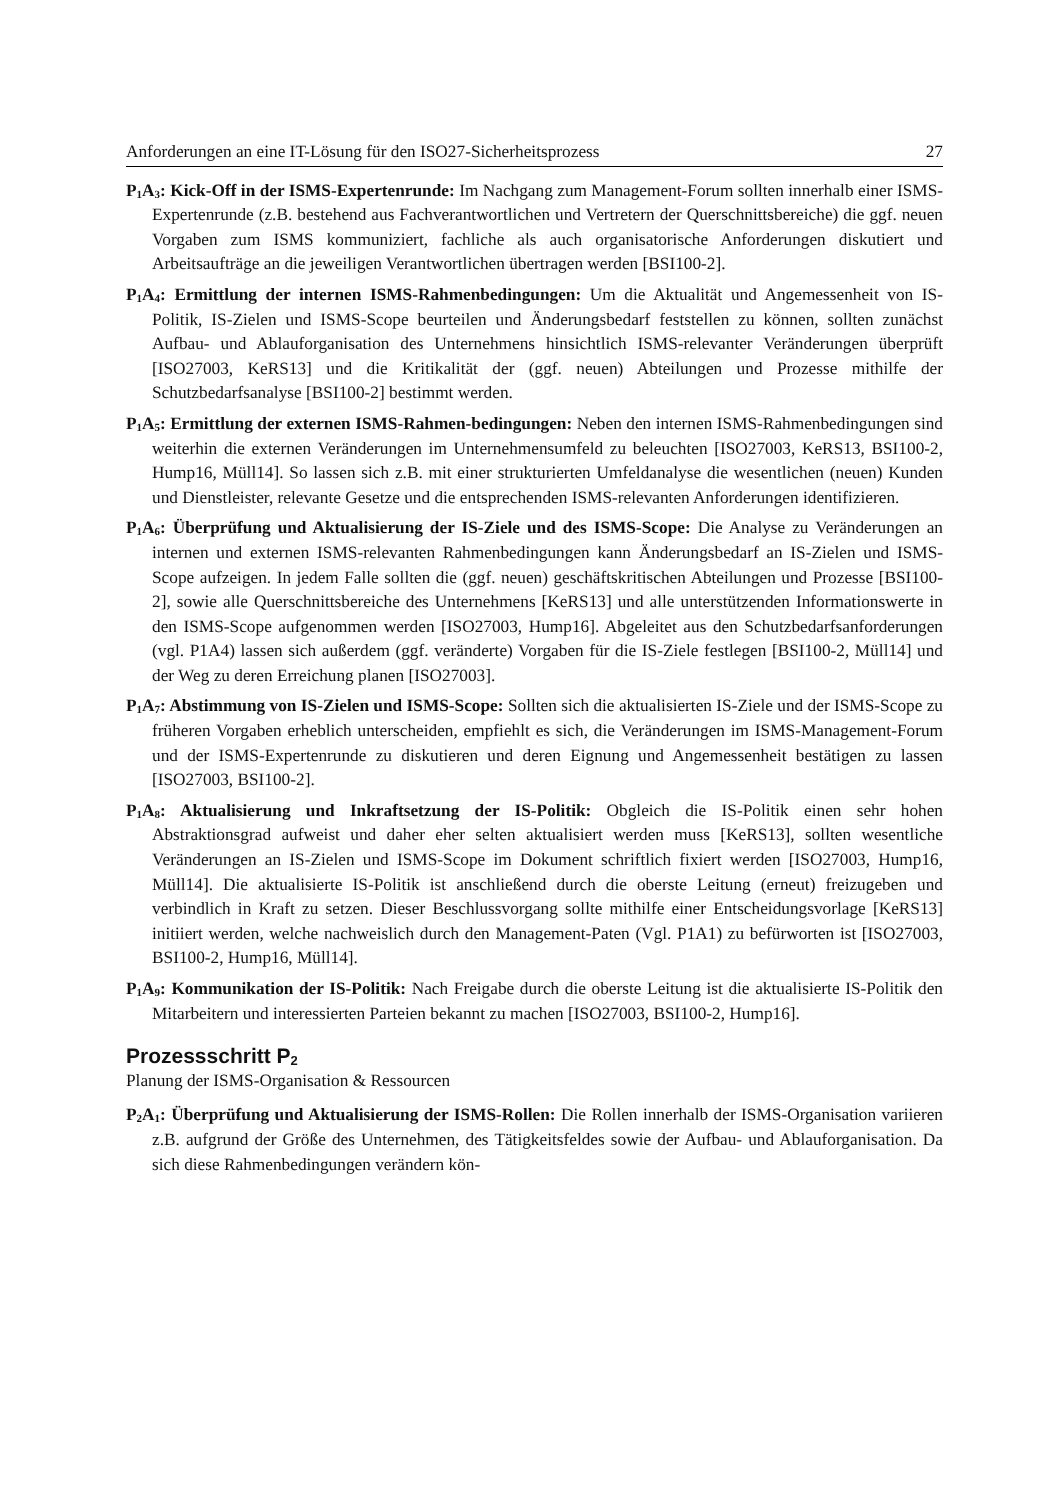Anforderungen an eine IT-Lösung für den ISO27-Sicherheitsprozess 27
P<sub>1</sub>A<sub>3</sub>: Kick-Off in der ISMS-Expertenrunde: Im Nachgang zum Management-Forum sollten innerhalb einer ISMS-Expertenrunde (z.B. bestehend aus Fachverantwortlichen und Vertretern der Querschnittsbereiche) die ggf. neuen Vorgaben zum ISMS kommuniziert, fachliche als auch organisatorische Anforderungen diskutiert und Arbeitsaufträge an die jeweiligen Verantwortlichen übertragen werden [BSI100-2].
P<sub>1</sub>A<sub>4</sub>: Ermittlung der internen ISMS-Rahmenbedingungen: Um die Aktualität und Angemessenheit von IS-Politik, IS-Zielen und ISMS-Scope beurteilen und Änderungsbedarf feststellen zu können, sollten zunächst Aufbau- und Ablauforganisation des Unternehmens hinsichtlich ISMS-relevanter Veränderungen überprüft [ISO27003, KeRS13] und die Kritikalität der (ggf. neuen) Abteilungen und Prozesse mithilfe der Schutzbedarfsanalyse [BSI100-2] bestimmt werden.
P<sub>1</sub>A<sub>5</sub>: Ermittlung der externen ISMS-Rahmen-bedingungen: Neben den internen ISMS-Rahmenbedingungen sind weiterhin die externen Veränderungen im Unternehmensumfeld zu beleuchten [ISO27003, KeRS13, BSI100-2, Hump16, Müll14]. So lassen sich z.B. mit einer strukturierten Umfeldanalyse die wesentlichen (neuen) Kunden und Dienstleister, relevante Gesetze und die entsprechenden ISMS-relevanten Anforderungen identifizieren.
P<sub>1</sub>A<sub>6</sub>: Überprüfung und Aktualisierung der IS-Ziele und des ISMS-Scope: Die Analyse zu Veränderungen an internen und externen ISMS-relevanten Rahmenbedingungen kann Änderungsbedarf an IS-Zielen und ISMS-Scope aufzeigen. In jedem Falle sollten die (ggf. neuen) geschäftskritischen Abteilungen und Prozesse [BSI100-2], sowie alle Querschnittsbereiche des Unternehmens [KeRS13] und alle unterstützenden Informationswerte in den ISMS-Scope aufgenommen werden [ISO27003, Hump16]. Abgeleitet aus den Schutzbedarfsanforderungen (vgl. P1A4) lassen sich außerdem (ggf. veränderte) Vorgaben für die IS-Ziele festlegen [BSI100-2, Müll14] und der Weg zu deren Erreichung planen [ISO27003].
P<sub>1</sub>A<sub>7</sub>: Abstimmung von IS-Zielen und ISMS-Scope: Sollten sich die aktualisierten IS-Ziele und der ISMS-Scope zu früheren Vorgaben erheblich unterscheiden, empfiehlt es sich, die Veränderungen im ISMS-Management-Forum und der ISMS-Expertenrunde zu diskutieren und deren Eignung und Angemessenheit bestätigen zu lassen [ISO27003, BSI100-2].
P<sub>1</sub>A<sub>8</sub>: Aktualisierung und Inkraftsetzung der IS-Politik: Obgleich die IS-Politik einen sehr hohen Abstraktionsgrad aufweist und daher eher selten aktualisiert werden muss [KeRS13], sollten wesentliche Veränderungen an IS-Zielen und ISMS-Scope im Dokument schriftlich fixiert werden [ISO27003, Hump16, Müll14]. Die aktualisierte IS-Politik ist anschließend durch die oberste Leitung (erneut) freizugeben und verbindlich in Kraft zu setzen. Dieser Beschlussvorgang sollte mithilfe einer Entscheidungsvorlage [KeRS13] initiiert werden, welche nachweislich durch den Management-Paten (Vgl. P1A1) zu befürworten ist [ISO27003, BSI100-2, Hump16, Müll14].
P<sub>1</sub>A<sub>9</sub>: Kommunikation der IS-Politik: Nach Freigabe durch die oberste Leitung ist die aktualisierte IS-Politik den Mitarbeitern und interessierten Parteien bekannt zu machen [ISO27003, BSI100-2, Hump16].
Prozessschritt P<sub>2</sub>
Planung der ISMS-Organisation & Ressourcen
P<sub>2</sub>A<sub>1</sub>: Überprüfung und Aktualisierung der ISMS-Rollen: Die Rollen innerhalb der ISMS-Organisation variieren z.B. aufgrund der Größe des Unternehmen, des Tätigkeitsfeldes sowie der Aufbau- und Ablauforganisation. Da sich diese Rahmenbedingungen verändern kön-